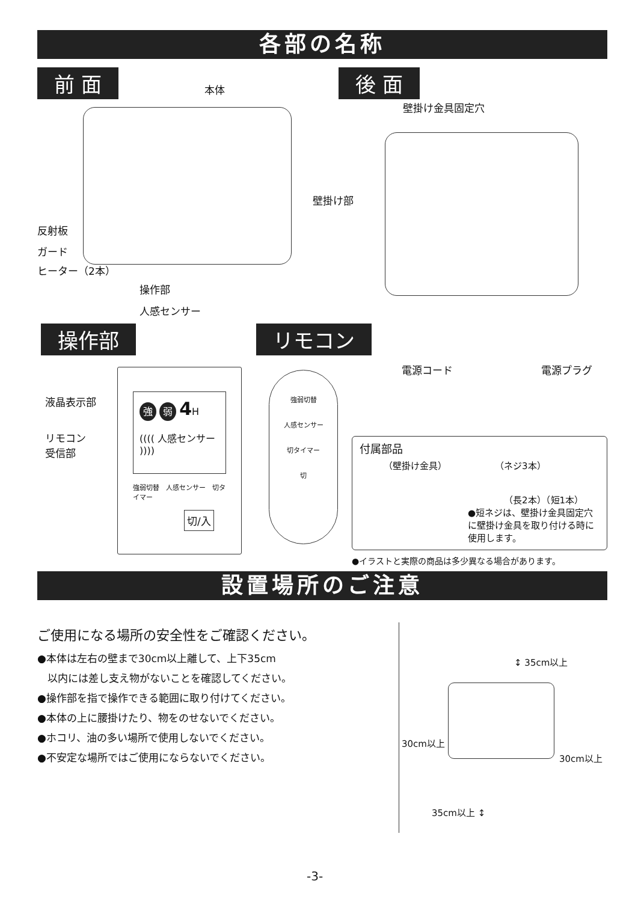各部の名称
前 面 後 面
本体
壁掛け金具固定穴
壁掛け部
反射板
ガード
ヒーター（2本）
操作部
人感センサー
操作部 リモコン
電源コード 電源プラグ
液晶表示部
リモコン
受信部
強 弱 4 H
(((( 人感センサー ))))
強弱切替　人感センサー　切タイマー
切/入
強弱切替
人感センサー
切タイマー
切
付属部品
（壁掛け金具） （ネジ3本）
（長2本）（短1本）
●短ネジは、壁掛け金具固定穴に壁掛け金具を取り付ける時に使用します。
●イラストと実際の商品は多少異なる場合があります。
設置場所のご注意
ご使用になる場所の安全性をご確認ください。
●本体は左右の壁まで30cm以上離して、上下35cm
　以内には差し支え物がないことを確認してください。
●操作部を指で操作できる範囲に取り付けてください。
●本体の上に腰掛けたり、物をのせないでください。
●ホコリ、油の多い場所で使用しないでください。
●不安定な場所ではご使用にならないでください。
↕ 35cm以上
30cm以上
30cm以上
35cm以上 ↕
-3-